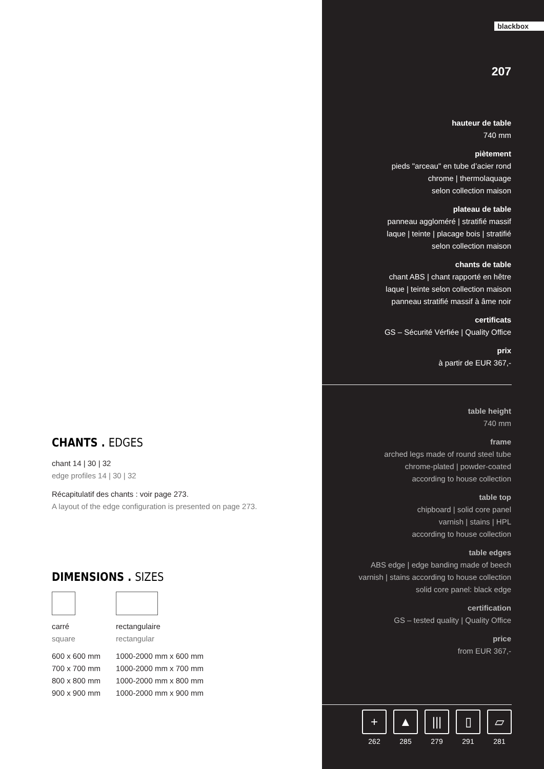CHANTS . EDGES
chant 14 | 30 | 32
edge profiles 14 | 30 | 32
Récapitulatif des chants : voir page 273.
A layout of the edge configuration is presented on page 273.
DIMENSIONS . SIZES
| carré square | rectangulaire rectangular |
| 600 x 600 mm | 1000-2000 mm x 600 mm |
| 700 x 700 mm | 1000-2000 mm x 700 mm |
| 800 x 800 mm | 1000-2000 mm x 800 mm |
| 900 x 900 mm | 1000-2000 mm x 900 mm |
blackbox
207
hauteur de table
740 mm
piètement
pieds "arceau" en tube d’acier rond
chrome | thermolaquage
selon collection maison
plateau de table
panneau aggloméré | stratifié massif
laque | teinte | placage bois | stratifié
selon collection maison
chants de table
chant ABS | chant rapporté en hêtre
laque | teinte selon collection maison
panneau stratifié massif à âme noir
certificats
GS – Sécurité Vérfiée | Quality Office
prix
à partir de EUR 367,-
table height
740 mm
frame
arched legs made of round steel tube
chrome-plated | powder-coated
according to house collection
table top
chipboard | solid core panel
varnish | stains | HPL
according to house collection
table edges
ABS edge | edge banding made of beech
varnish | stains according to house collection
solid core panel: black edge
certification
GS – tested quality | Quality Office
price
from EUR 367,-
+
262
▲
285
|||
279
▯
291
▱
281